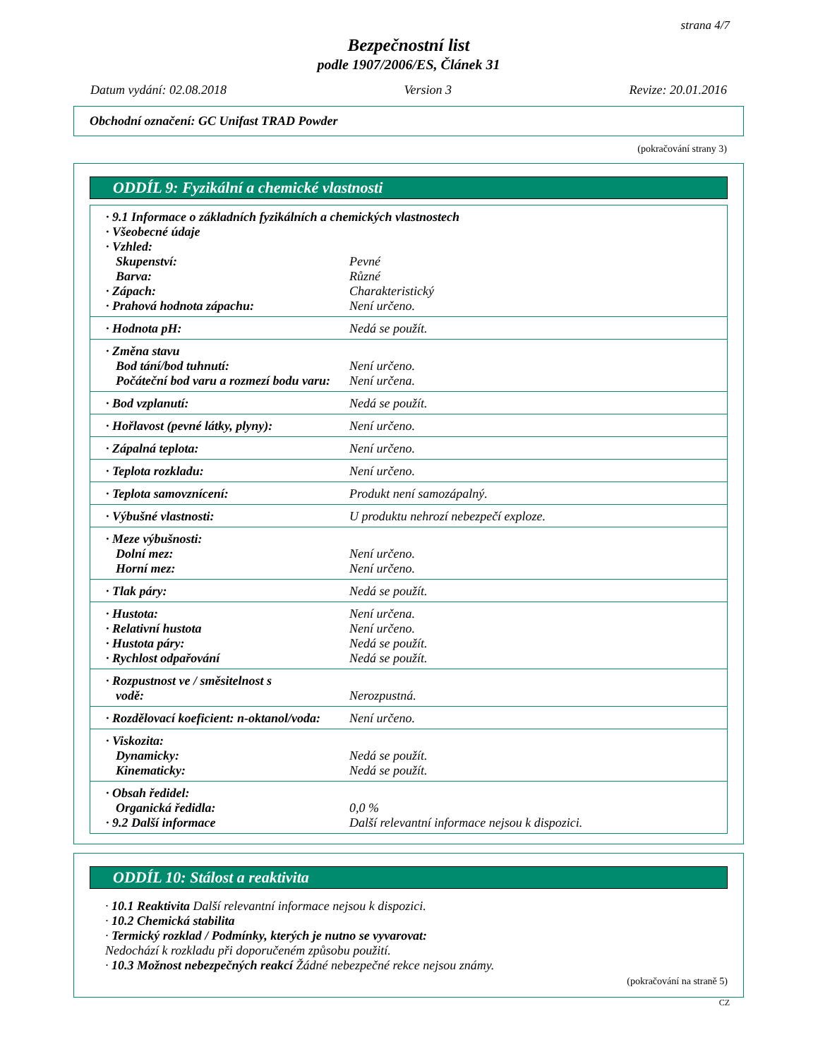strana 4/7
Bezpečnostní list
podle 1907/2006/ES, Článek 31
Datum vydání: 02.08.2018 Version 3 Revize: 20.01.2016
Obchodní označení: GC Unifast TRAD Powder
(pokračování strany 3)
ODDÍL 9: Fyzikální a chemické vlastnosti
| · 9.1 Informace o základních fyzikálních a chemických vlastnostech | |
| · Všeobecné údaje | |
| · Vzhled: | |
| Skupenství: | Pevné |
| Barva: | Různé |
| · Zápach: | Charakteristický |
| · Prahová hodnota zápachu: | Není určeno. |
| · Hodnota pH: | Nedá se použít. |
| · Změna stavu | |
| Bod tání/bod tuhnutí: | Není určeno. |
| Počáteční bod varu a rozmezí bodu varu: | Není určena. |
| · Bod vzplanutí: | Nedá se použít. |
| · Hořlavost (pevné látky, plyny): | Není určeno. |
| · Zápalná teplota: | Není určeno. |
| · Teplota rozkladu: | Není určeno. |
| · Teplota samovznícení: | Produkt není samozápalný. |
| · Výbušné vlastnosti: | U produktu nehrozí nebezpečí exploze. |
| · Meze výbušnosti: | |
| Dolní mez: | Není určeno. |
| Horní mez: | Není určeno. |
| · Tlak páry: | Nedá se použít. |
| · Hustota: | Není určena. |
| · Relativní hustota | Není určeno. |
| · Hustota páry: | Nedá se použít. |
| · Rychlost odpařování | Nedá se použít. |
| · Rozpustnost ve / směsitelnost s vodě: | Nerozpustná. |
| · Rozdělovací koeficient: n-oktanol/voda: | Není určeno. |
| · Viskozita: | |
| Dynamicky: | Nedá se použít. |
| Kinematicky: | Nedá se použít. |
| · Obsah ředidel: | |
| Organická ředidla: | 0,0 % |
| · 9.2 Další informace | Další relevantní informace nejsou k dispozici. |
ODDÍL 10: Stálost a reaktivita
· 10.1 Reaktivita Další relevantní informace nejsou k dispozici.
· 10.2 Chemická stabilita
· Termický rozklad / Podmínky, kterých je nutno se vyvarovat:
Nedochází k rozkladu při doporučeném způsobu použití.
· 10.3 Možnost nebezpečných reakcí Žádné nebezpečné rekce nejsou známy.
(pokračování na straně 5)
CZ